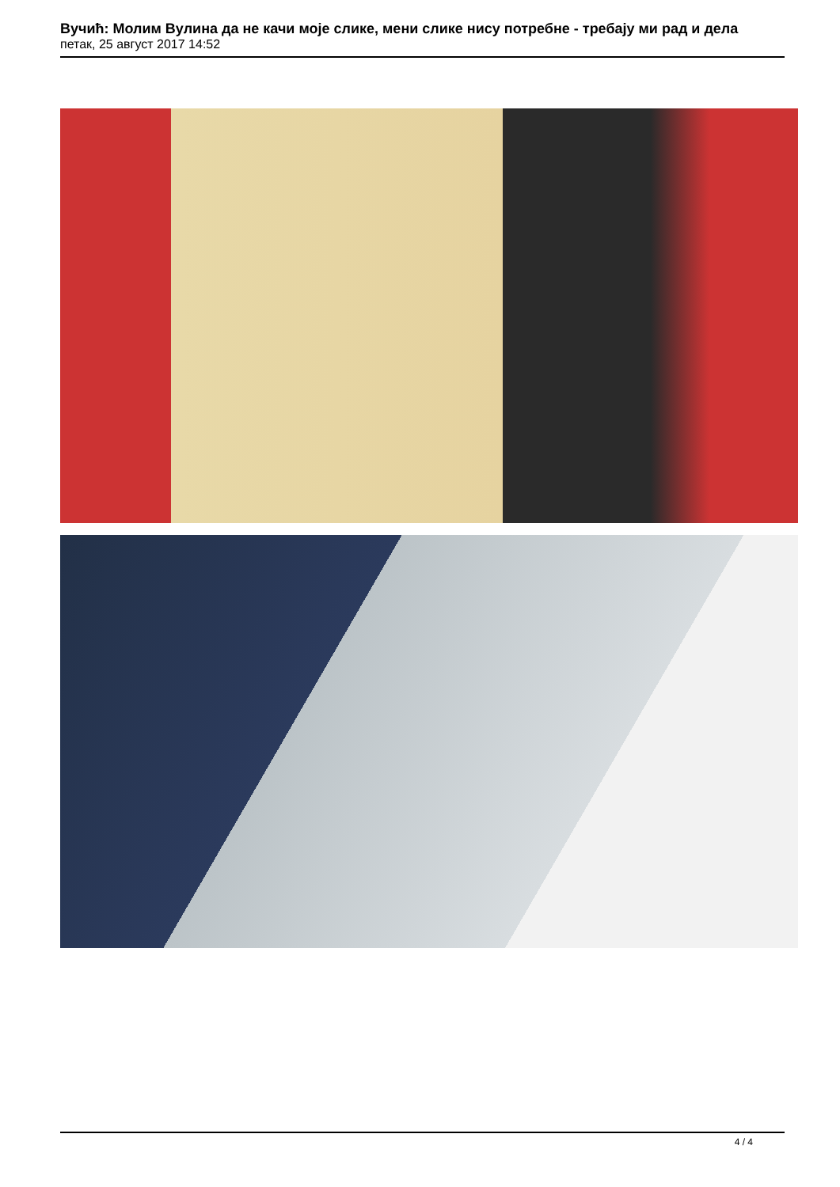Вучић: Молим Вулина да не качи моје слике, мени слике нису потребне - требају ми рад и дела
петак, 25 август 2017 14:52
4 / 4